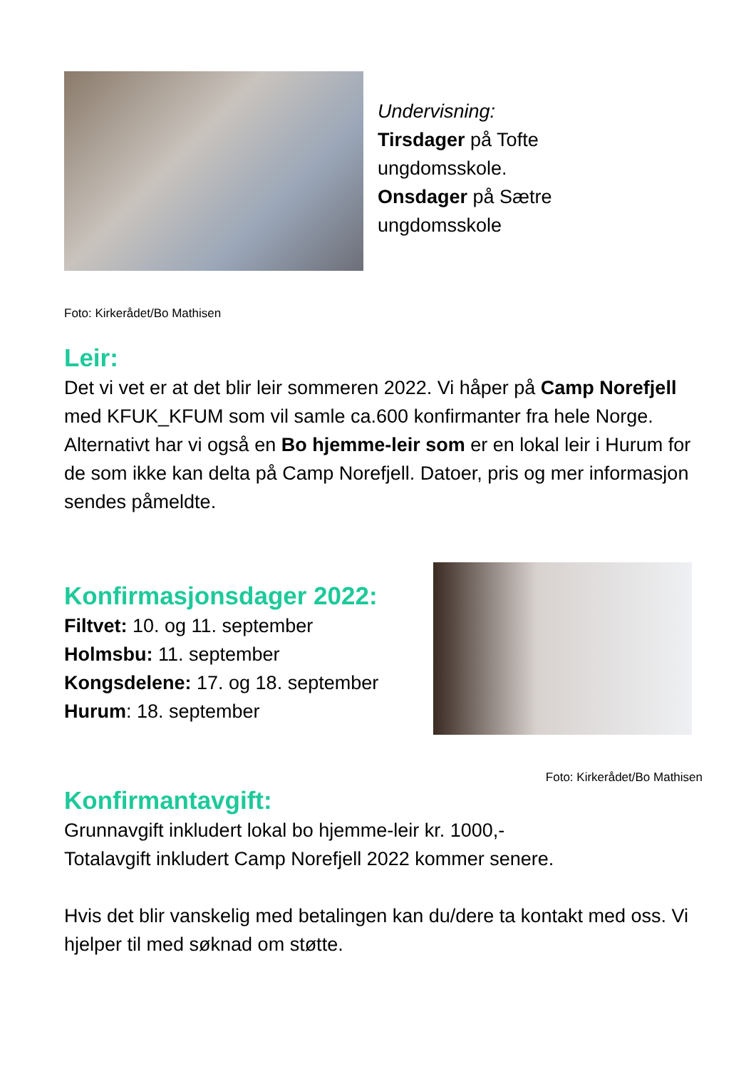Undervisning:
Tirsdager på Tofte
ungdomsskole.
Onsdager på Sætre
ungdomsskole
Foto: Kirkerådet/Bo Mathisen
Leir:
Det vi vet er at det blir leir sommeren 2022. Vi håper på Camp Norefjell med KFUK_KFUM som vil samle ca.600 konfirmanter fra hele Norge. Alternativt har vi også en Bo hjemme-leir som er en lokal leir i Hurum for de som ikke kan delta på Camp Norefjell. Datoer, pris og mer informasjon sendes påmeldte.
Konfirmasjonsdager 2022:
Filtvet: 10. og 11. september
Holmsbu: 11. september
Kongsdelene: 17. og 18. september
Hurum: 18. september
Foto: Kirkerådet/Bo Mathisen
Konfirmantavgift:
Grunnavgift inkludert lokal bo hjemme-leir kr. 1000,-
Totalavgift inkludert Camp Norefjell 2022 kommer senere.
Hvis det blir vanskelig med betalingen kan du/dere ta kontakt med oss. Vi hjelper til med søknad om støtte.